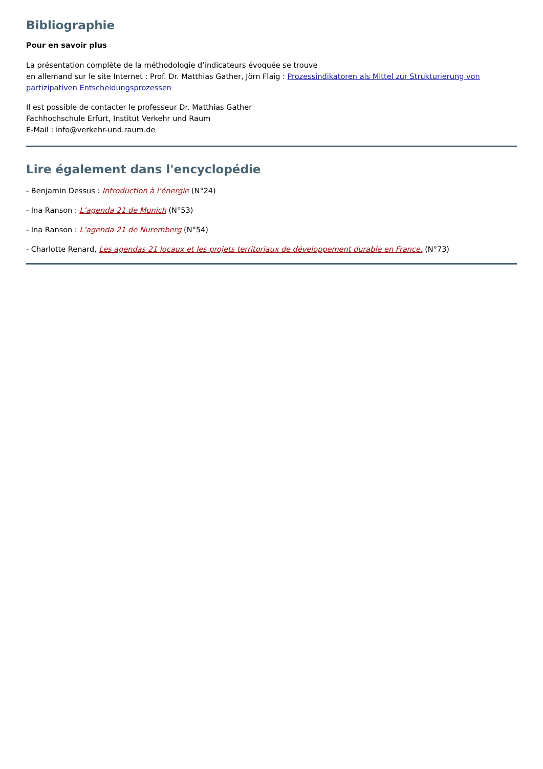Bibliographie
Pour en savoir plus
La présentation complète de la méthodologie d’indicateurs évoquée se trouve
en allemand sur le site Internet : Prof. Dr. Matthias Gather, Jörn Flaig : Prozessindikatoren als Mittel zur Strukturierung von partizipativen Entscheidungsprozessen
Il est possible de contacter le professeur Dr. Matthias Gather
Fachhochschule Erfurt, Institut Verkehr und Raum
E-Mail : info@verkehr-und.raum.de
Lire également dans l'encyclopédie
- Benjamin Dessus : Introduction à l’énergie (N°24)
- Ina Ranson : L’agenda 21 de Munich (N°53)
- Ina Ranson : L’agenda 21 de Nuremberg (N°54)
- Charlotte Renard, Les agendas 21 locaux et les projets territoriaux de développement durable en France. (N°73)